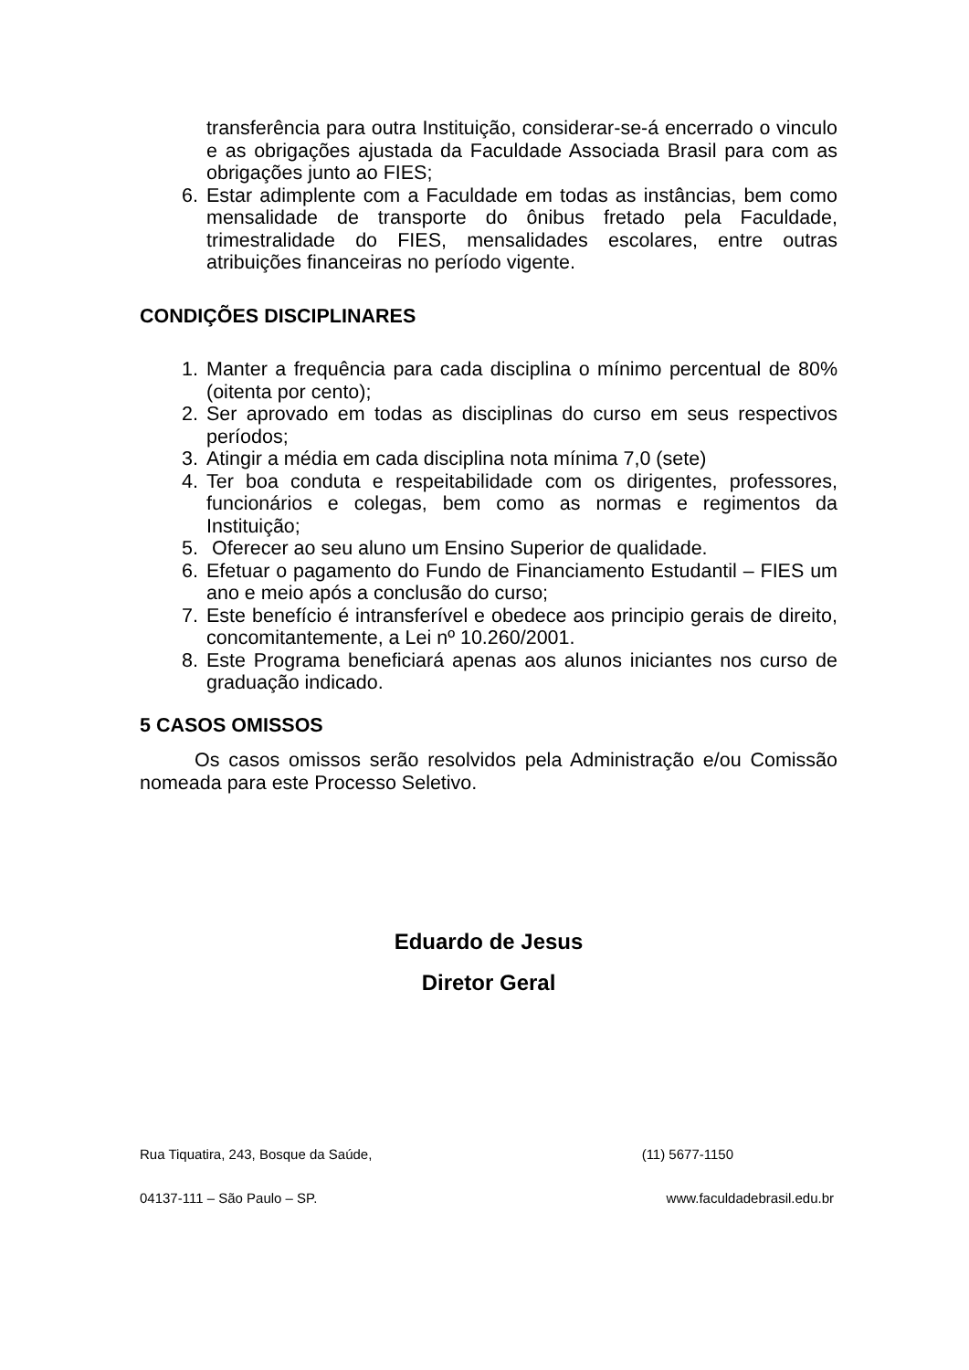transferência para outra Instituição, considerar-se-á encerrado o vinculo e as obrigações ajustada da Faculdade Associada Brasil para com as obrigações junto ao FIES;
6. Estar adimplente com a Faculdade em todas as instâncias, bem como mensalidade de transporte do ônibus fretado pela Faculdade, trimestralidade do FIES, mensalidades escolares, entre outras atribuições financeiras no período vigente.
CONDIÇÕES DISCIPLINARES
1. Manter a frequência para cada disciplina o mínimo percentual de 80% (oitenta por cento);
2. Ser aprovado em todas as disciplinas do curso em seus respectivos períodos;
3. Atingir a média em cada disciplina nota mínima 7,0 (sete)
4. Ter boa conduta e respeitabilidade com os dirigentes, professores, funcionários e colegas, bem como as normas e regimentos da Instituição;
5. Oferecer ao seu aluno um Ensino Superior de qualidade.
6. Efetuar o pagamento do Fundo de Financiamento Estudantil – FIES um ano e meio após a conclusão do curso;
7. Este benefício é intransferível e obedece aos principio gerais de direito, concomitantemente, a Lei nº 10.260/2001.
8. Este Programa beneficiará apenas aos alunos iniciantes nos curso de graduação indicado.
5 CASOS OMISSOS
Os casos omissos serão resolvidos pela Administração e/ou Comissão nomeada para este Processo Seletivo.
Eduardo de Jesus
Diretor Geral
Rua Tiquatira, 243, Bosque da Saúde, (11) 5677-1150
04137-111 – São Paulo – SP. www.faculdadebrasil.edu.br